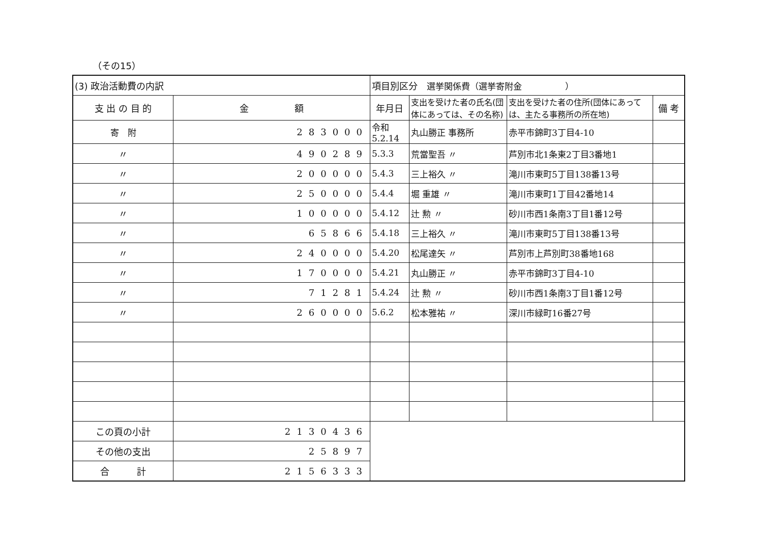（その15）
| (3) 政治活動費の内訳 | | 項目別区分 選挙関係費（選挙寄附金 ） | | | |
| 支 出 の 目 的 | 金 額 | 年月日 | 支出を受けた者の氏名(団体にあっては、その名称) | 支出を受けた者の住所(団体にあっては、主たる事務所の所在地) | 備 考 |
| 寄 附 | 283000 | 令和 5.2.14 | 丸山勝正 事務所 | 赤平市錦町3丁目4-10 | |
| 〃 | 490289 | 5.3.3 | 荒當聖吾 〃 | 芦別市北1条東2丁目3番地1 | |
| 〃 | 200000 | 5.4.3 | 三上裕久 〃 | 滝川市東町5丁目138番13号 | |
| 〃 | 250000 | 5.4.4 | 堀 重雄 〃 | 滝川市東町1丁目42番地14 | |
| 〃 | 100000 | 5.4.12 | 辻 勲 〃 | 砂川市西1条南3丁目1番12号 | |
| 〃 | 65866 | 5.4.18 | 三上裕久 〃 | 滝川市東町5丁目138番13号 | |
| 〃 | 240000 | 5.4.20 | 松尾達矢 〃 | 芦別市上芦別町38番地168 | |
| 〃 | 170000 | 5.4.21 | 丸山勝正 〃 | 赤平市錦町3丁目4-10 | |
| 〃 | 71281 | 5.4.24 | 辻 勲 〃 | 砂川市西1条南3丁目1番12号 | |
| 〃 | 260000 | 5.6.2 | 松本雅祐 〃 | 深川市緑町16番27号 | |
| この頁の小計 | 2130436 | | | | |
| その他の支出 | 25897 | | | | |
| 合 計 | 2156333 | | | | |